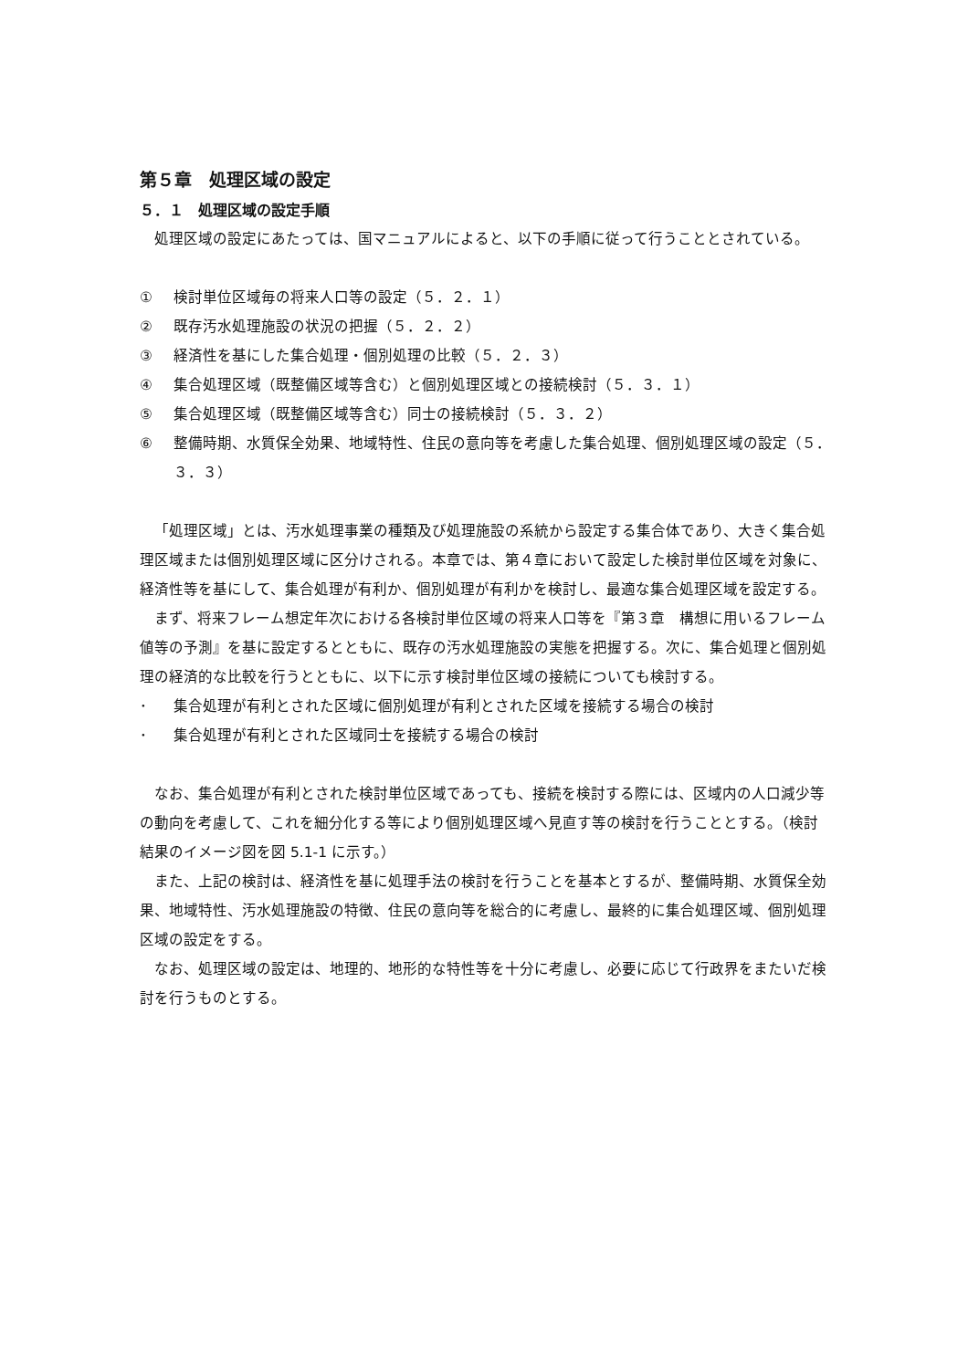第５章　処理区域の設定
５．１　処理区域の設定手順
処理区域の設定にあたっては、国マニュアルによると、以下の手順に従って行うこととされている。
① 検討単位区域毎の将来人口等の設定（５．２．１）
② 既存汚水処理施設の状況の把握（５．２．２）
③ 経済性を基にした集合処理・個別処理の比較（５．２．３）
④ 集合処理区域（既整備区域等含む）と個別処理区域との接続検討（５．３．１）
⑤ 集合処理区域（既整備区域等含む）同士の接続検討（５．３．２）
⑥ 整備時期、水質保全効果、地域特性、住民の意向等を考慮した集合処理、個別処理区域の設定（５．３．３）
「処理区域」とは、汚水処理事業の種類及び処理施設の系統から設定する集合体であり、大きく集合処理区域または個別処理区域に区分けされる。本章では、第４章において設定した検討単位区域を対象に、経済性等を基にして、集合処理が有利か、個別処理が有利かを検討し、最適な集合処理区域を設定する。
まず、将来フレーム想定年次における各検討単位区域の将来人口等を『第３章　構想に用いるフレーム値等の予測』を基に設定するとともに、既存の汚水処理施設の実態を把握する。次に、集合処理と個別処理の経済的な比較を行うとともに、以下に示す検討単位区域の接続についても検討する。
･ 集合処理が有利とされた区域に個別処理が有利とされた区域を接続する場合の検討
･ 集合処理が有利とされた区域同士を接続する場合の検討
なお、集合処理が有利とされた検討単位区域であっても、接続を検討する際には、区域内の人口減少等の動向を考慮して、これを細分化する等により個別処理区域へ見直す等の検討を行うこととする。（検討結果のイメージ図を図 5.1-1 に示す。）
また、上記の検討は、経済性を基に処理手法の検討を行うことを基本とするが、整備時期、水質保全効果、地域特性、汚水処理施設の特徴、住民の意向等を総合的に考慮し、最終的に集合処理区域、個別処理区域の設定をする。
なお、処理区域の設定は、地理的、地形的な特性等を十分に考慮し、必要に応じて行政界をまたいだ検討を行うものとする。